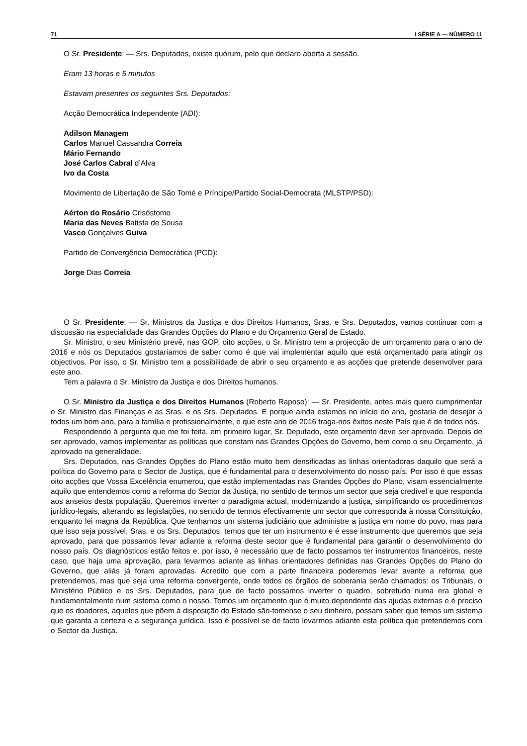71 I SÉRIE A — NÚMERO 11
O Sr. Presidente: — Srs. Deputados, existe quórum, pelo que declaro aberta a sessão.
Eram 13 horas e 5 minutos
Estavam presentes os seguintes Srs. Deputados:
Acção Democrática Independente (ADI):
Adilson Managem
Carlos Manuel Cassandra Correia
Mário Fernando
José Carlos Cabral d’Alva
Ivo da Costa
Movimento de Libertação de São Tomé e Príncipe/Partido Social-Democrata (MLSTP/PSD):
Aérton do Rosário Crisóstomo
Maria das Neves Batista de Sousa
Vasco Gonçalves Guiva
Partido de Convergência Democrática (PCD):
Jorge Dias Correia
O Sr. Presidente: — Sr. Ministros da Justiça e dos Direitos Humanos, Sras. e Srs. Deputados, vamos continuar com a discussão na especialidade das Grandes Opções do Plano e do Orçamento Geral de Estado.
Sr. Ministro, o seu Ministério prevê, nas GOP, oito acções, o Sr. Ministro tem a projecção de um orçamento para o ano de 2016 e nós os Deputados gostaríamos de saber como é que vai implementar aquilo que está orçamentado para atingir os objectivos. Por isso, o Sr. Ministro tem a possibilidade de abrir o seu orçamento e as acções que pretende desenvolver para este ano.
Tem a palavra o Sr. Ministro da Justiça e dos Direitos humanos.
O Sr. Ministro da Justiça e dos Direitos Humanos (Roberto Raposo): — Sr. Presidente, antes mais quero cumprimentar o Sr. Ministro das Finanças e as Sras. e os Srs. Deputados. E porque ainda estamos no início do ano, gostaria de desejar a todos um bom ano, para a família e profissionalmente, e que este ano de 2016 traga-nos êxitos neste País que é de todos nós.
Respondendo à pergunta que me foi feita, em primeiro lugar, Sr. Deputado, este orçamento deve ser aprovado. Depois de ser aprovado, vamos implementar as políticas que constam nas Grandes Opções do Governo, bem como o seu Orçamento, já aprovado na generalidade.
Srs. Deputados, nas Grandes Opções do Plano estão muito bem densificadas as linhas orientadoras daquilo que será a política do Governo para o Sector de Justiça, que é fundamental para o desenvolvimento do nosso país. Por isso é que essas oito acções que Vossa Excelência enumerou, que estão implementadas nas Grandes Opções do Plano, visam essencialmente aquilo que entendemos como a reforma do Sector da Justiça, no sentido de termos um sector que seja credível e que responda aos anseios desta população. Queremos inverter o paradigma actual, modernizando a justiça, simplificando os procedimentos jurídico-legais, alterando as legislações, no sentido de termos efectivamente um sector que corresponda à nossa Constituição, enquanto lei magna da República. Que tenhamos um sistema judiciário que administre a justiça em nome do povo, mas para que isso seja possível, Sras. e os Srs. Deputados, temos que ter um instrumento e é esse instrumento que queremos que seja aprovado, para que possamos levar adiante a reforma deste sector que é fundamental para garantir o desenvolvimento do nosso país. Os diagnósticos estão feitos e, por isso, é necessário que de facto possamos ter instrumentos financeiros, neste caso, que haja uma aprovação, para levarmos adiante as linhas orientadores definidas nas Grandes Opções do Plano do Governo, que aliás já foram aprovadas. Acredito que com a parte financeira poderemos levar avante a reforma que pretendemos, mas que seja uma reforma convergente, onde todos os órgãos de soberania serão chamados: os Tribunais, o Ministério Público e os Srs. Deputados, para que de facto possamos inverter o quadro, sobretudo numa era global e fundamentalmente num sistema como o nosso. Temos um orçamento que é muito dependente das ajudas externas e é preciso que os doadores, aqueles que põem à disposição do Estado são-tomense o seu dinheiro, possam saber que temos um sistema que garanta a certeza e a segurança jurídica. Isso é possível se de facto levarmos adiante esta política que pretendemos com o Sector da Justiça.